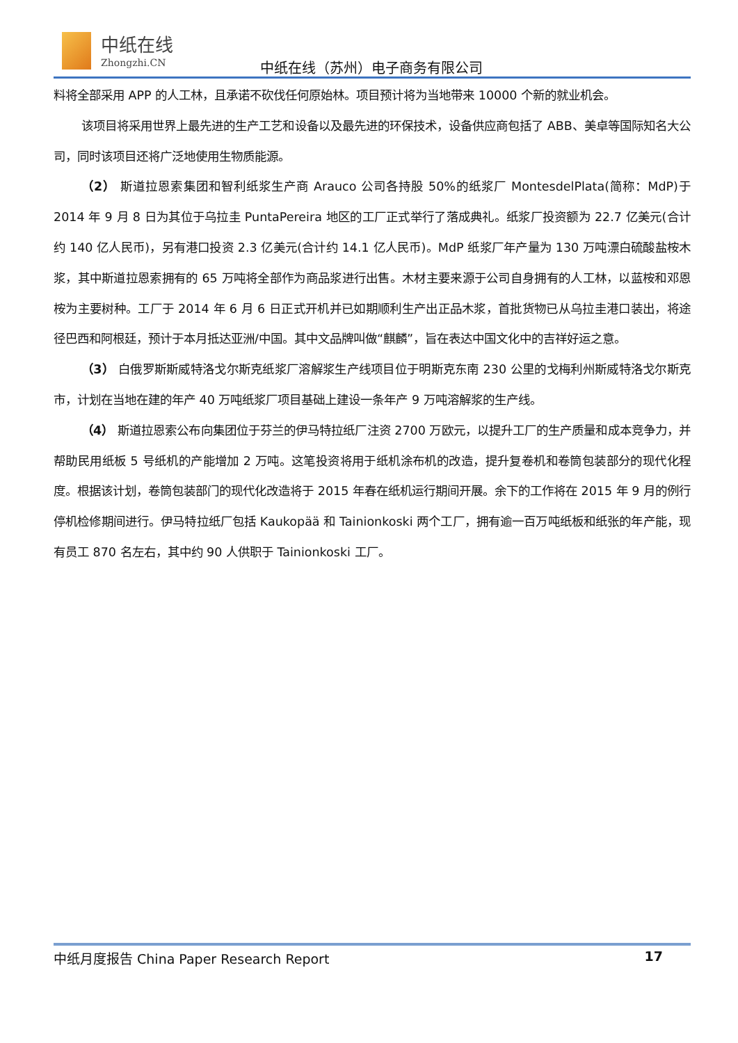中纸在线
Zhongzhi.CN
中纸在线（苏州）电子商务有限公司
料将全部采用 APP 的人工林，且承诺不砍伐任何原始林。项目预计将为当地带来 10000 个新的就业机会。
该项目将采用世界上最先进的生产工艺和设备以及最先进的环保技术，设备供应商包括了 ABB、美卓等国际知名大公司，同时该项目还将广泛地使用生物质能源。
（2） 斯道拉恩索集团和智利纸浆生产商 Arauco 公司各持股 50%的纸浆厂 MontesdelPlata(简称：MdP)于 2014 年 9 月 8 日为其位于乌拉圭 PuntaPereira 地区的工厂正式举行了落成典礼。纸浆厂投资额为 22.7 亿美元(合计约 140 亿人民币)，另有港口投资 2.3 亿美元(合计约 14.1 亿人民币)。MdP 纸浆厂年产量为 130 万吨漂白硫酸盐桉木浆，其中斯道拉恩索拥有的 65 万吨将全部作为商品浆进行出售。木材主要来源于公司自身拥有的人工林，以蓝桉和邓恩桉为主要树种。工厂于 2014 年 6 月 6 日正式开机并已如期顺利生产出正品木浆，首批货物已从乌拉圭港口装出，将途径巴西和阿根廷，预计于本月抵达亚洲/中国。其中文品牌叫做“麒麟”，旨在表达中国文化中的吉祥好运之意。
（3） 白俄罗斯斯威特洛戈尔斯克纸浆厂溶解浆生产线项目位于明斯克东南 230 公里的戈梅利州斯威特洛戈尔斯克市，计划在当地在建的年产 40 万吨纸浆厂项目基础上建设一条年产 9 万吨溶解浆的生产线。
（4） 斯道拉恩索公布向集团位于芬兰的伊马特拉纸厂注资 2700 万欧元，以提升工厂的生产质量和成本竞争力，并帮助民用纸板 5 号纸机的产能增加 2 万吨。这笔投资将用于纸机涂布机的改造，提升复卷机和卷筒包装部分的现代化程度。根据该计划，卷筒包装部门的现代化改造将于 2015 年春在纸机运行期间开展。余下的工作将在 2015 年 9 月的例行停机检修期间进行。伊马特拉纸厂包括 Kaukopää 和 Tainionkoski 两个工厂，拥有逾一百万吨纸板和纸张的年产能，现有员工 870 名左右，其中约 90 人供职于 Tainionkoski 工厂。
中纸月度报告 China Paper Research Report 17